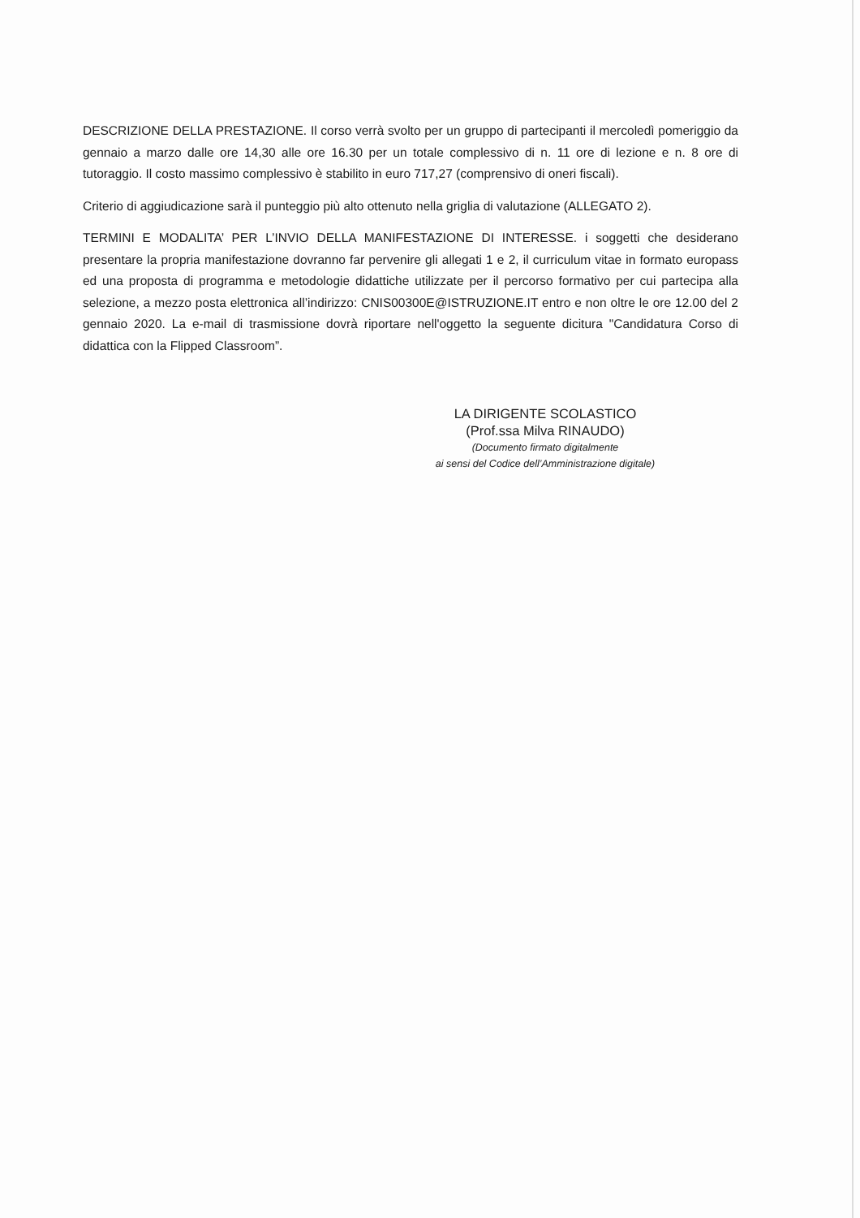DESCRIZIONE DELLA PRESTAZIONE. Il corso verrà svolto per un gruppo di partecipanti il mercoledì pomeriggio da gennaio a marzo dalle ore 14,30 alle ore 16.30 per un totale complessivo di n. 11 ore di lezione e n. 8 ore di tutoraggio. Il costo massimo complessivo è stabilito in euro 717,27 (comprensivo di oneri fiscali).
Criterio di aggiudicazione sarà il punteggio più alto ottenuto nella griglia di valutazione (ALLEGATO 2).
TERMINI E MODALITA’ PER L’INVIO DELLA MANIFESTAZIONE DI INTERESSE. i soggetti che desiderano presentare la propria manifestazione dovranno far pervenire gli allegati 1 e 2, il curriculum vitae in formato europass ed una proposta di programma e metodologie didattiche utilizzate per il percorso formativo per cui partecipa alla selezione, a mezzo posta elettronica all’indirizzo: CNIS00300E@ISTRUZIONE.IT entro e non oltre le ore 12.00 del 2 gennaio 2020. La e-mail di trasmissione dovrà riportare nell'oggetto la seguente dicitura "Candidatura Corso di didattica con la Flipped Classroom”.
LA DIRIGENTE SCOLASTICO
(Prof.ssa Milva RINAUDO)
(Documento firmato digitalmente
ai sensi del Codice dell’Amministrazione digitale)